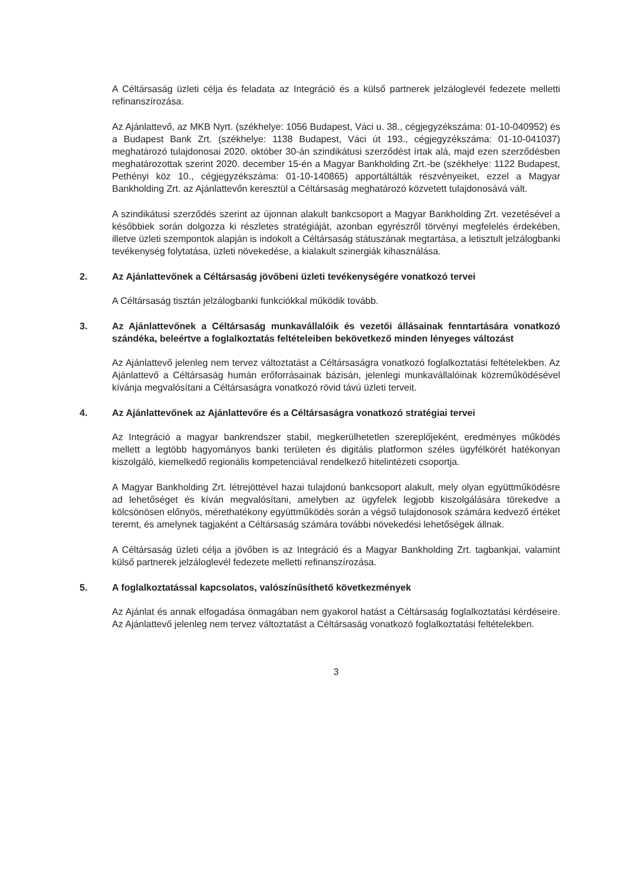A Céltársaság üzleti célja és feladata az Integráció és a külső partnerek jelzáloglevél fedezete melletti refinanszírozása.
Az Ajánlattevő, az MKB Nyrt. (székhelye: 1056 Budapest, Váci u. 38., cégjegyzékszáma: 01-10-040952) és a Budapest Bank Zrt. (székhelye: 1138 Budapest, Váci út 193., cégjegyzékszáma: 01-10-041037) meghatározó tulajdonosai 2020. október 30-án szindikátusi szerződést írtak alá, majd ezen szerződésben meghatározottak szerint 2020. december 15-én a Magyar Bankholding Zrt.-be (székhelye: 1122 Budapest, Pethényi köz 10., cégjegyzékszáma: 01-10-140865) apportáltálták részvényeiket, ezzel a Magyar Bankholding Zrt. az Ajánlattevőn keresztül a Céltársaság meghatározó közvetett tulajdonosává vált.
A szindikátusi szerződés szerint az újonnan alakult bankcsoport a Magyar Bankholding Zrt. vezetésével a későbbiek során dolgozza ki részletes stratégiáját, azonban egyrészről törvényi megfelelés érdekében, illetve üzleti szempontok alapján is indokolt a Céltársaság státuszának megtartása, a letisztult jelzálogbanki tevékenység folytatása, üzleti növekedése, a kialakult szinergiák kihasználása.
2. Az Ajánlattevőnek a Céltársaság jövőbeni üzleti tevékenységére vonatkozó tervei
A Céltársaság tisztán jelzálogbanki funkciókkal működik tovább.
3. Az Ajánlattevőnek a Céltársaság munkavállalóik és vezetői állásainak fenntartására vonatkozó szándéka, beleértve a foglalkoztatás feltételeiben bekövetkező minden lényeges változást
Az Ajánlattevő jelenleg nem tervez változtatást a Céltársaságra vonatkozó foglalkoztatási feltételekben. Az Ajánlattevő a Céltársaság humán erőforrásainak bázisán, jelenlegi munkavállalóinak közreműködésével kívánja megvalósítani a Céltársaságra vonatkozó rövid távú üzleti terveit.
4. Az Ajánlattevőnek az Ajánlattevőre és a Céltársaságra vonatkozó stratégiai tervei
Az Integráció a magyar bankrendszer stabil, megkerülhetetlen szereplőjeként, eredményes működés mellett a legtöbb hagyományos banki területen és digitális platformon széles ügyfélkörét hatékonyan kiszolgáló, kiemelkedő regionális kompetenciával rendelkező hitelintézeti csoportja.
A Magyar Bankholding Zrt. létrejöttével hazai tulajdonú bankcsoport alakult, mely olyan együttműködésre ad lehetőséget és kíván megvalósítani, amelyben az ügyfelek legjobb kiszolgálására törekedve a kölcsönösen előnyös, mérethatékony együttműködés során a végső tulajdonosok számára kedvező értéket teremt, és amelynek tagjaként a Céltársaság számára további növekedési lehetőségek állnak.
A Céltársaság üzleti célja a jövőben is az Integráció és a Magyar Bankholding Zrt. tagbankjai, valamint külső partnerek jelzáloglevél fedezete melletti refinanszírozása.
5. A foglalkoztatással kapcsolatos, valószínűsíthető következmények
Az Ajánlat és annak elfogadása önmagában nem gyakorol hatást a Céltársaság foglalkoztatási kérdéseire. Az Ajánlattevő jelenleg nem tervez változtatást a Céltársaság vonatkozó foglalkoztatási feltételekben.
3